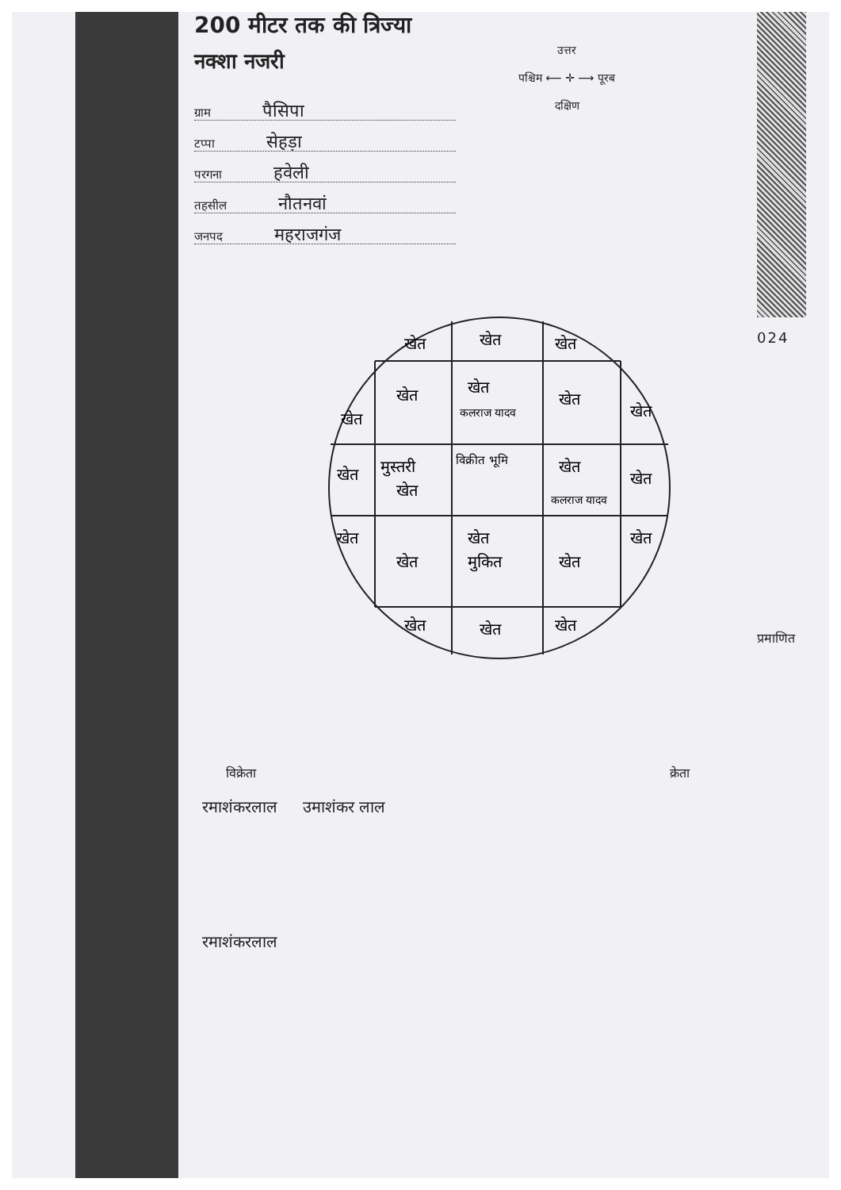200 मीटर तक की त्रिज्या
नक्शा नजरी
ग्राम पैसिपा
टप्पा सेहड़ा
परगना हवेली
तहसील नौतनवां
जनपद महराजगंज
उत्तर
पश्चिम ⟵ ✛ ⟶ पूरब
दक्षिण
024
खेत
खेत
खेत
खेत
खेत
खेत
कलराज यादव
खेत
खेत
खेत
मुस्तरी
खेत
विक्रीत भूमि
खेत
कलराज यादव
खेत
खेत
खेत
खेत
मुकित
खेत
खेत
खेत
खेत
खेत
विक्रेता क्रेता
रमाशंकरलाल उमाशंकर लाल
रमाशंकरलाल
प्रमाणित